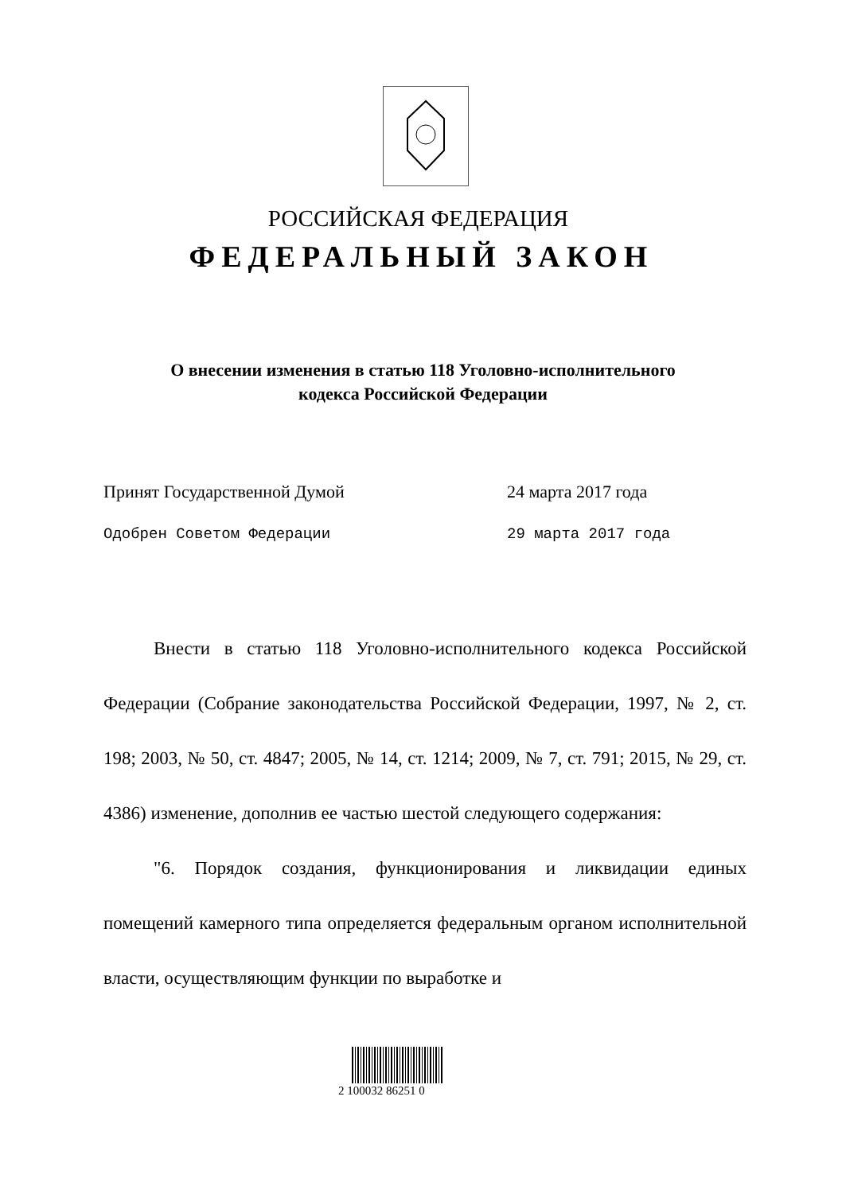РОССИЙСКАЯ ФЕДЕРАЦИЯ
ФЕДЕРАЛЬНЫЙ ЗАКОН
О внесении изменения в статью 118 Уголовно-исполнительного
кодекса Российской Федерации
Принят Государственной Думой 24 марта 2017 года
Одобрен Советом Федерации 29 марта 2017 года
Внести в статью 118 Уголовно-исполнительного кодекса Российской Федерации (Собрание законодательства Российской Федерации, 1997, № 2, ст. 198; 2003, № 50, ст. 4847; 2005, № 14, ст. 1214; 2009, № 7, ст. 791; 2015, № 29, ст. 4386) изменение, дополнив ее частью шестой следующего содержания:
"6. Порядок создания, функционирования и ликвидации единых помещений камерного типа определяется федеральным органом исполнительной власти, осуществляющим функции по выработке и
2 100032 86251 0